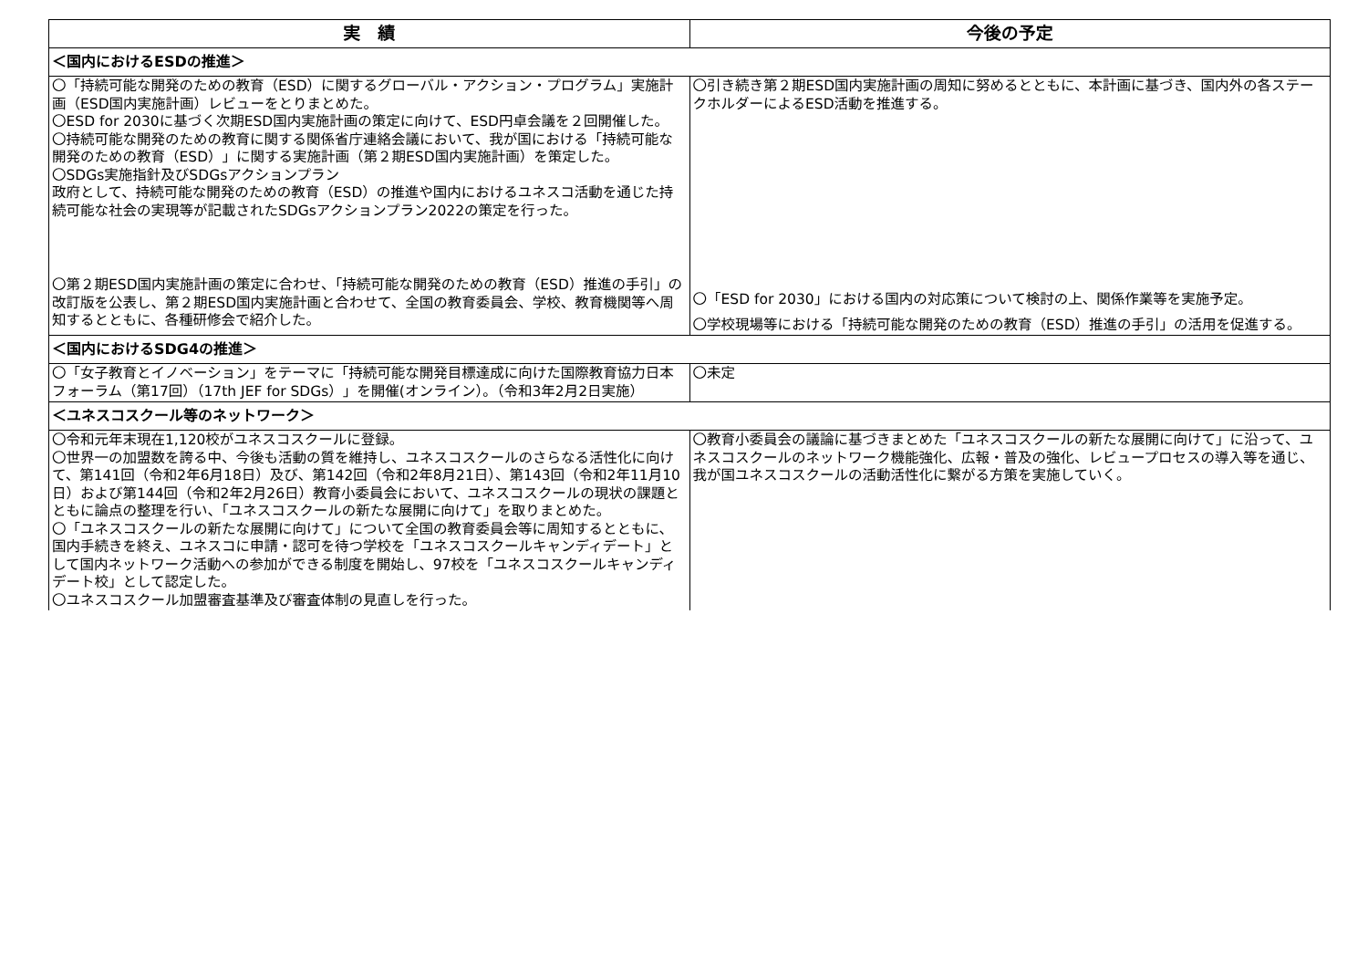| 実 績 | 今後の予定 |
| --- | --- |
| ＜国内におけるESDの推進＞ | |
| 〇「持続可能な開発のための教育（ESD）に関するグローバル・アクション・プログラム」実施計画（ESD国内実施計画）レビューをとりまとめた。 〇ESD for 2030に基づく次期ESD国内実施計画の策定に向けて、ESD円卓会議を２回開催した。 〇持続可能な開発のための教育に関する関係省庁連絡会議において、我が国における「持続可能な開発のための教育（ESD）」に関する実施計画（第２期ESD国内実施計画）を策定した。 〇SDGs実施指針及びSDGsアクションプラン 政府として、持続可能な開発のための教育（ESD）の推進や国内におけるユネスコ活動を通じた持続可能な社会の実現等が記載されたSDGsアクションプラン2022の策定を行った。 〇第２期ESD国内実施計画の策定に合わせ、「持続可能な開発のための教育（ESD）推進の手引」の改訂版を公表し、第２期ESD国内実施計画と合わせて、全国の教育委員会、学校、教育機関等へ周知するとともに、各種研修会で紹介した。 | 〇引き続き第２期ESD国内実施計画の周知に努めるとともに、本計画に基づき、国内外の各ステークホルダーによるESD活動を推進する。 〇「ESD for 2030」における国内の対応策について検討の上、関係作業等を実施予定。 〇学校現場等における「持続可能な開発のための教育（ESD）推進の手引」の活用を促進する。 |
| ＜国内におけるSDG4の推進＞ | |
| 〇「女子教育とイノベーション」をテーマに「持続可能な開発目標達成に向けた国際教育協力日本フォーラム（第17回）（17th JEF for SDGs）」を開催(オンライン）。（令和3年2月2日実施） | 〇未定 |
| ＜ユネスコスクール等のネットワーク＞ | |
| 〇令和元年末現在1,120校がユネスコスクールに登録。 〇世界一の加盟数を誇る中、今後も活動の質を維持し、ユネスコスクールのさらなる活性化に向けて、第141回（令和2年6月18日）及び、第142回（令和2年8月21日）、第143回（令和2年11月10日）および第144回（令和2年2月26日）教育小委員会において、ユネスコスクールの現状の課題とともに論点の整理を行い、「ユネスコスクールの新たな展開に向けて」を取りまとめた。 〇「ユネスコスクールの新たな展開に向けて」について全国の教育委員会等に周知するとともに、国内手続きを終え、ユネスコに申請・認可を待つ学校を「ユネスコスクールキャンディデート」として国内ネットワーク活動への参加ができる制度を開始し、97校を「ユネスコスクールキャンディデート校」として認定した。 〇ユネスコスクール加盟審査基準及び審査体制の見直しを行った。 | 〇教育小委員会の議論に基づきまとめた「ユネスコスクールの新たな展開に向けて」に沿って、ユネスコスクールのネットワーク機能強化、広報・普及の強化、レビュープロセスの導入等を通じ、我が国ユネスコスクールの活動活性化に繋がる方策を実施していく。 |